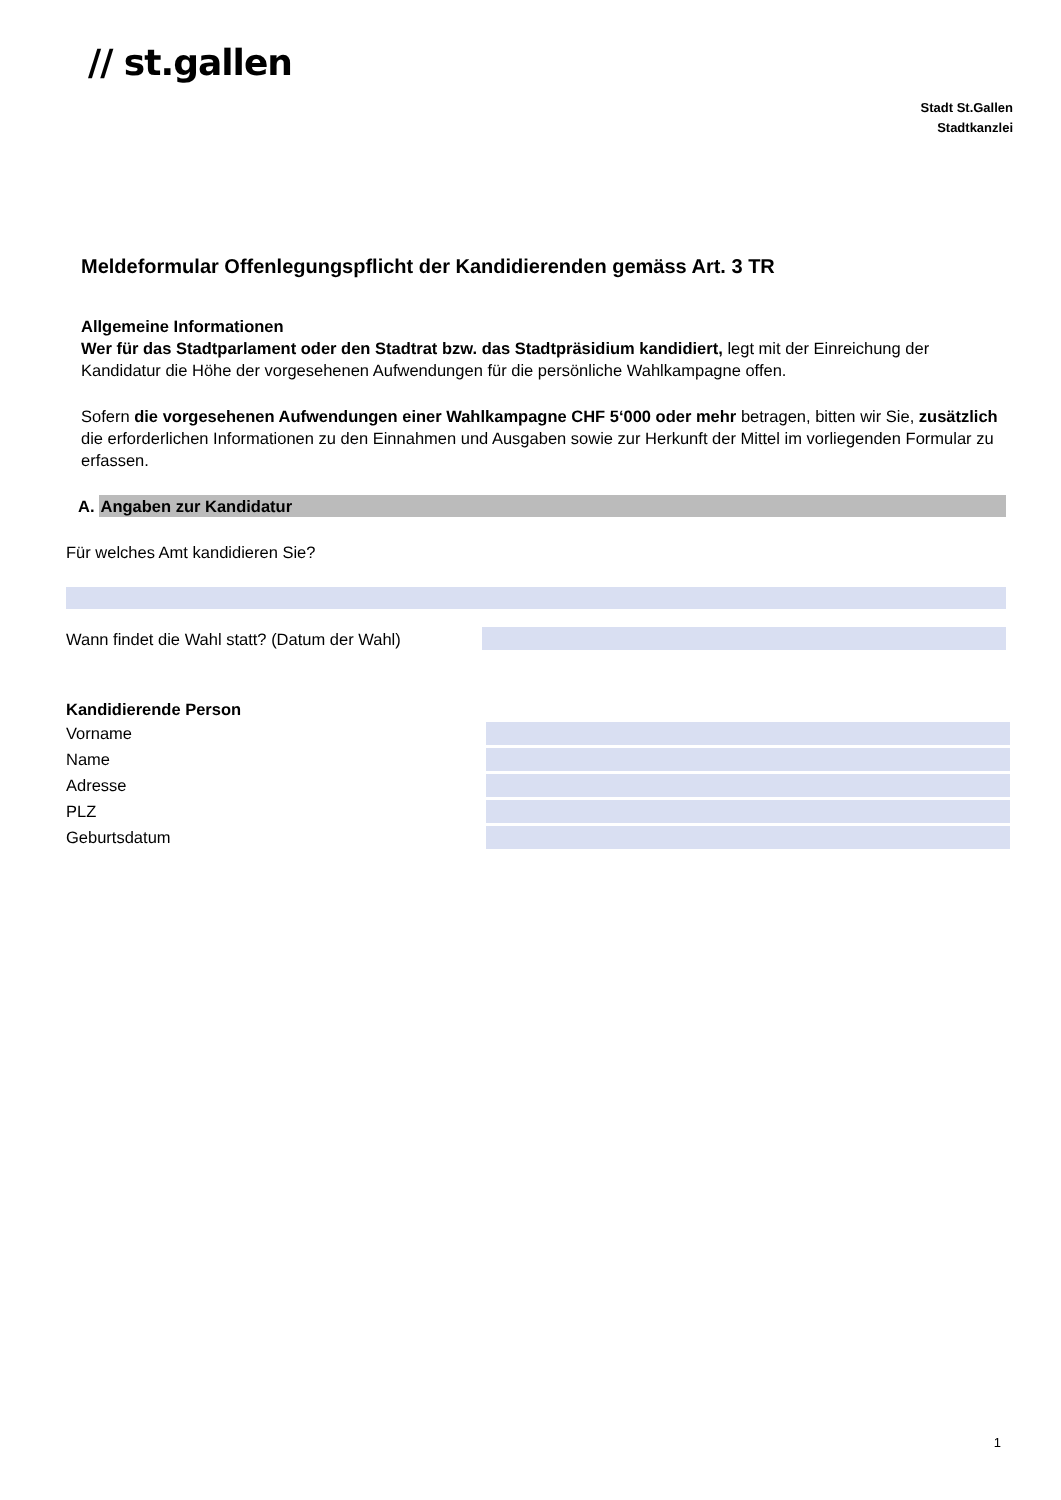// st.gallen
Stadt St.Gallen
Stadtkanzlei
Meldeformular Offenlegungspflicht der Kandidierenden gemäss Art. 3 TR
Allgemeine Informationen
Wer für das Stadtparlament oder den Stadtrat bzw. das Stadtpräsidium kandidiert, legt mit der Einreichung der Kandidatur die Höhe der vorgesehenen Aufwendungen für die persönliche Wahlkampagne offen.
Sofern die vorgesehenen Aufwendungen einer Wahlkampagne CHF 5‘000 oder mehr betragen, bitten wir Sie, zusätzlich die erforderlichen Informationen zu den Einnahmen und Ausgaben sowie zur Herkunft der Mittel im vorliegenden Formular zu erfassen.
A. Angaben zur Kandidatur
Für welches Amt kandidieren Sie?
Wann findet die Wahl statt? (Datum der Wahl)
Kandidierende Person
Vorname
Name
Adresse
PLZ
Geburtsdatum
1